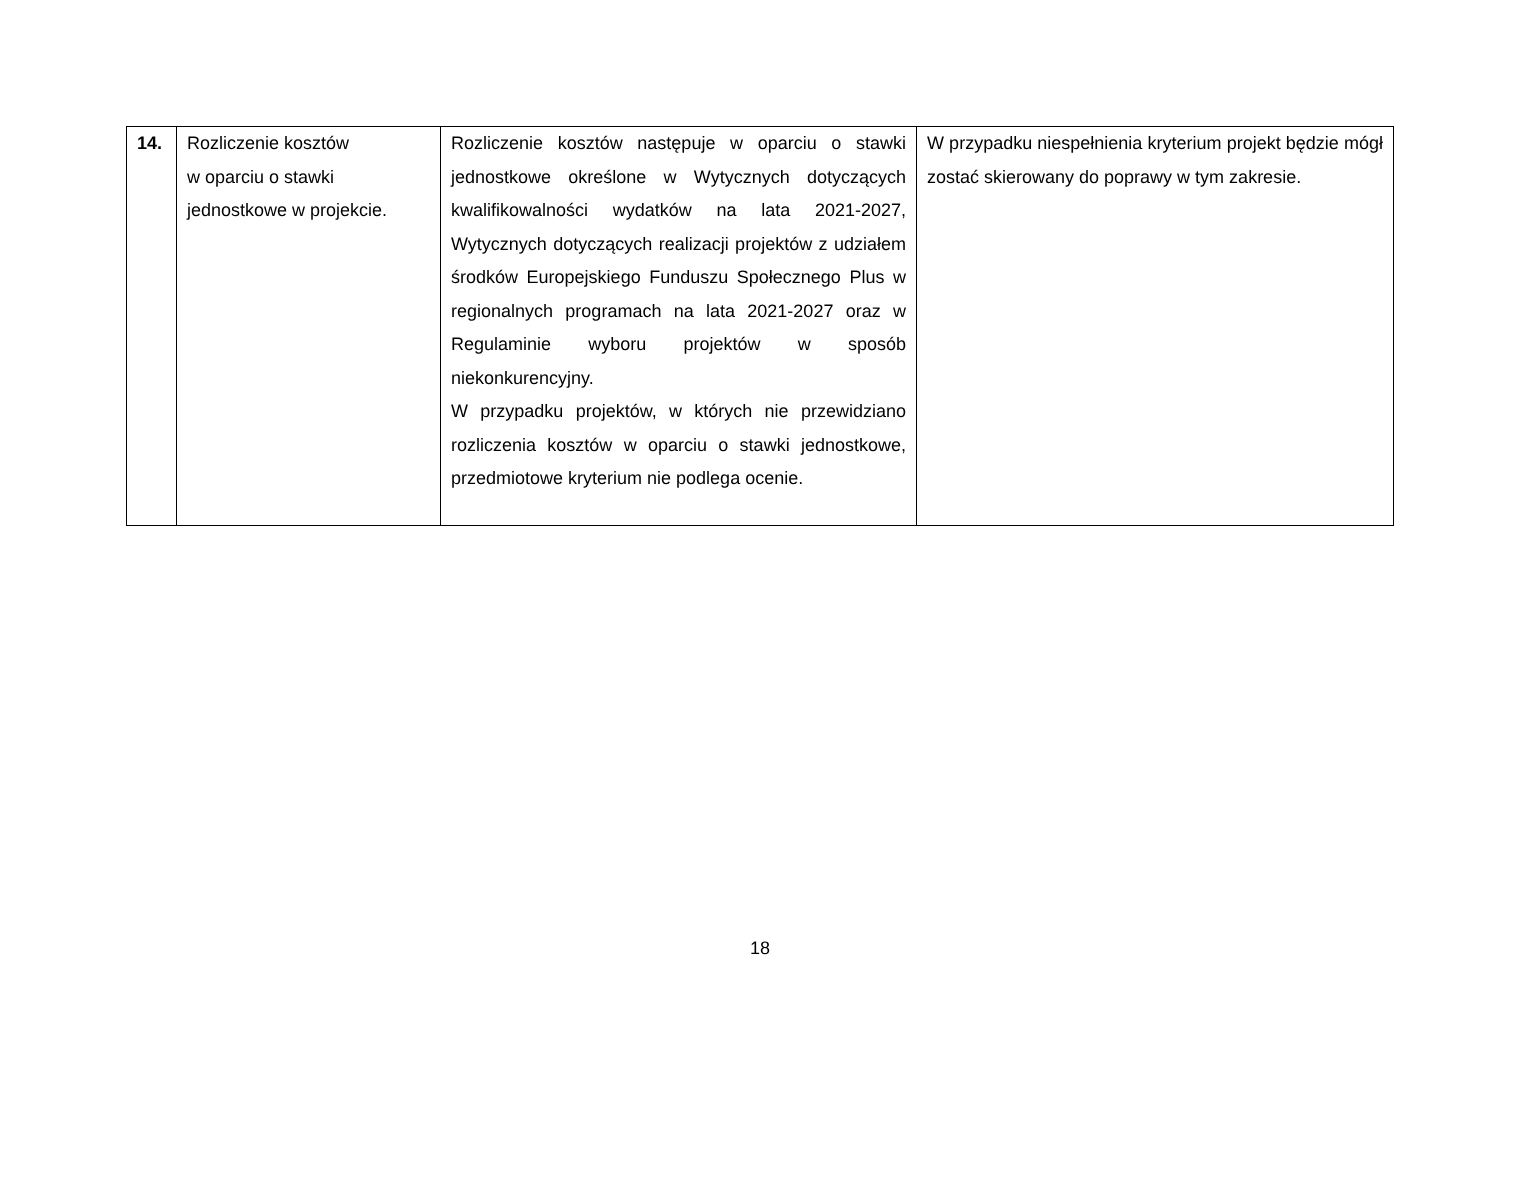| 14. | Rozliczenie kosztów w oparciu o stawki jednostkowe w projekcie. | Rozliczenie kosztów następuje w oparciu o stawki jednostkowe określone w Wytycznych dotyczących kwalifikowalności wydatków na lata 2021-2027, Wytycznych dotyczących realizacji projektów z udziałem środków Europejskiego Funduszu Społecznego Plus w regionalnych programach na lata 2021-2027 oraz w Regulaminie wyboru projektów w sposób niekonkurencyjny. W przypadku projektów, w których nie przewidziano rozliczenia kosztów w oparciu o stawki jednostkowe, przedmiotowe kryterium nie podlega ocenie. | W przypadku niespełnienia kryterium projekt będzie mógł zostać skierowany do poprawy w tym zakresie. |
18